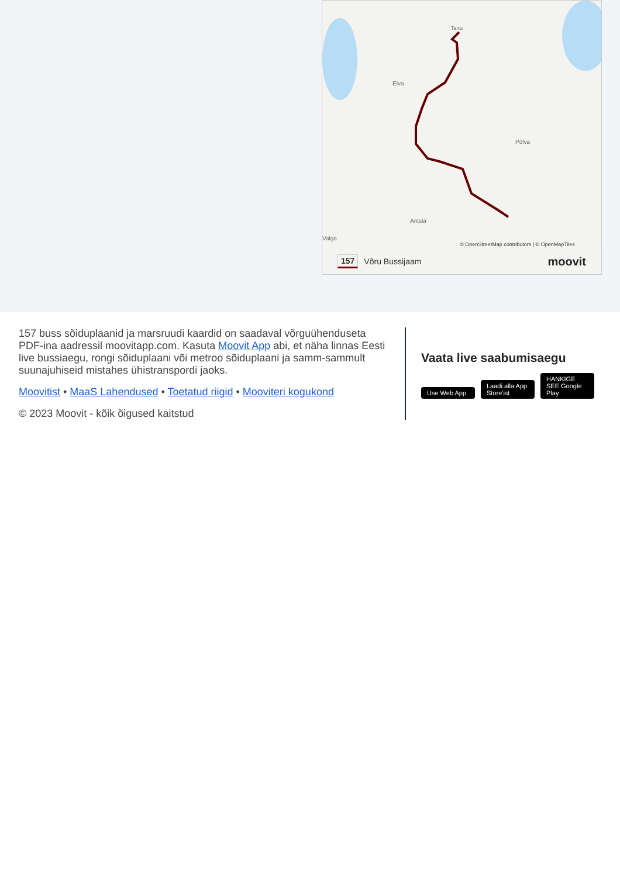Elva
Põlva
Antsla
Valga
Tartu
© OpenStreetMap contributors | © OpenMapTiles
157 Võru Bussijaam moovit
157 buss sõiduplaanid ja marsruudi kaardid on saadaval võrguühenduseta PDF-ina aadressil moovitapp.com. Kasuta Moovit App abi, et näha linnas Eesti live bussiaegu, rongi sõiduplaani või metroo sõiduplaani ja samm-sammult suunajuhiseid mistahes ühistranspordi jaoks.
Moovitist • MaaS Lahendused • Toetatud riigid • Mooviteri kogukond
© 2023 Moovit - kõik õigused kaitstud
Vaata live saabumisaegu
Use Web App Laadi alla App Store'ist HANKIGE SEE Google Play